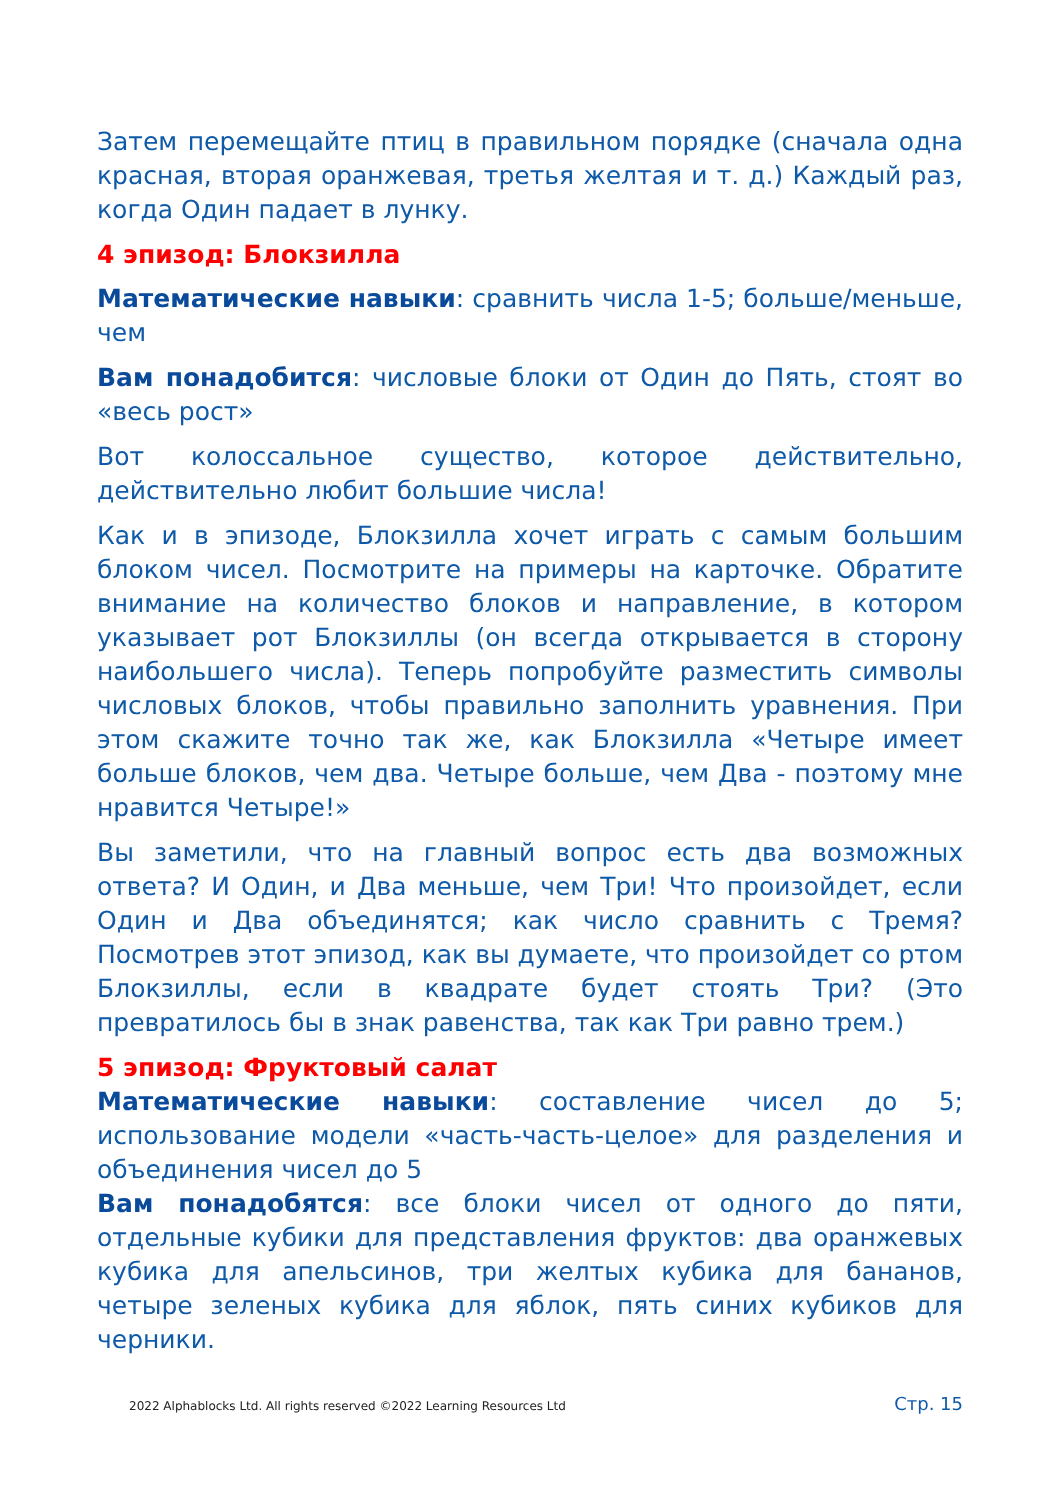Затем перемещайте птиц в правильном порядке (сначала одна красная, вторая оранжевая, третья желтая и т. д.) Каждый раз, когда Один падает в лунку.
4 эпизод: Блокзилла
Математические навыки: сравнить числа 1-5; больше/меньше, чем
Вам понадобится: числовые блоки от Один до Пять, стоят во «весь рост»
Вот колоссальное существо, которое действительно, действительно любит большие числа!
Как и в эпизоде, Блокзилла хочет играть с самым большим блоком чисел. Посмотрите на примеры на карточке. Обратите внимание на количество блоков и направление, в котором указывает рот Блокзиллы (он всегда открывается в сторону наибольшего числа). Теперь попробуйте разместить символы числовых блоков, чтобы правильно заполнить уравнения. При этом скажите точно так же, как Блокзилла «Четыре имеет больше блоков, чем два. Четыре больше, чем Два - поэтому мне нравится Четыре!»
Вы заметили, что на главный вопрос есть два возможных ответа? И Один, и Два меньше, чем Три! Что произойдет, если Один и Два объединятся; как число сравнить с Тремя? Посмотрев этот эпизод, как вы думаете, что произойдет со ртом Блокзиллы, если в квадрате будет стоять Три? (Это превратилось бы в знак равенства, так как Три равно трем.)
5 эпизод: Фруктовый салат
Математические навыки: составление чисел до 5; использование модели «часть-часть-целое» для разделения и объединения чисел до 5
Вам понадобятся: все блоки чисел от одного до пяти, отдельные кубики для представления фруктов: два оранжевых кубика для апельсинов, три желтых кубика для бананов, четыре зеленых кубика для яблок, пять синих кубиков для черники.
2022 Alphablocks Ltd. All rights reserved ©2022 Learning Resources Ltd Стр. 15